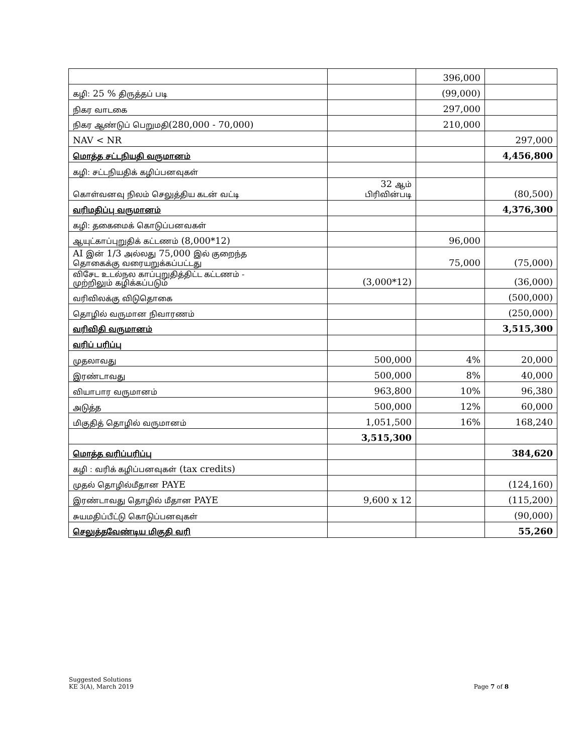| | | 396,000 | |
| கழி: 25 % திருத்தப் படி | | (99,000) | |
| நிகர வாடகை | | 297,000 | |
| நிகர ஆண்டுப் பெறுமதி (280,000 - 70,000) | | 210,000 | |
| NAV < NR | | | 297,000 |
| மொத்த சட்டநியதி வருமானம் | | | 4,456,800 |
| கழி: சட்டநியதிக் கழிப்பனவுகள் | | | |
| கொள்வனவு நிலம் செலுத்திய கடன் வட்டி | 32 ஆம் பிரிவின்படி | | (80,500) |
| வரிமதிப்பு வருமானம் | | | 4,376,300 |
| கழி: தகைமைக் கொடுப்பனவகள் | | | |
| ஆயுட்காப்புறுதிக் கட்டணம் (8,000*12) | | 96,000 | |
| AI இன் 1/3 அல்லது 75,000 இல் குறைந்த தொகைக்கு வரையறுக்கப்பட்டது | | 75,000 | (75,000) |
| விசேட உடல்நல காப்புறுதித்திட்ட கட்டணம் - முற்றிலும் கழிக்கப்படும் | (3,000*12) | | (36,000) |
| வரிவிலக்கு விடுதொகை | | | (500,000) |
| தொழில் வருமான நிவாரணம் | | | (250,000) |
| வரிவிதி வருமானம் | | | 3,515,300 |
| வரிப் பரிப்பு | | | |
| முதலாவது | 500,000 | 4% | 20,000 |
| இரண்டாவது | 500,000 | 8% | 40,000 |
| வியாபார வருமானம் | 963,800 | 10% | 96,380 |
| அடுத்த | 500,000 | 12% | 60,000 |
| மிகுதித் தொழில் வருமானம் | 1,051,500 | 16% | 168,240 |
| | 3,515,300 | | |
| மொத்த வரிப்பரிப்பு | | | 384,620 |
| கழி : வரிக் கழிப்பனவுகள் (tax credits) | | | |
| முதல் தொழில்மீதான PAYE | | | (124,160) |
| இரண்டாவது தொழில் மீதான PAYE | 9,600 x 12 | | (115,200) |
| சுயமதிப்பீட்டு கொடுப்பனவுகள் | | | (90,000) |
| செலுத்தவேண்டிய மிகுதி வரி | | | 55,260 |
Suggested Solutions
KE 3(A), March 2019
Page 7 of 8